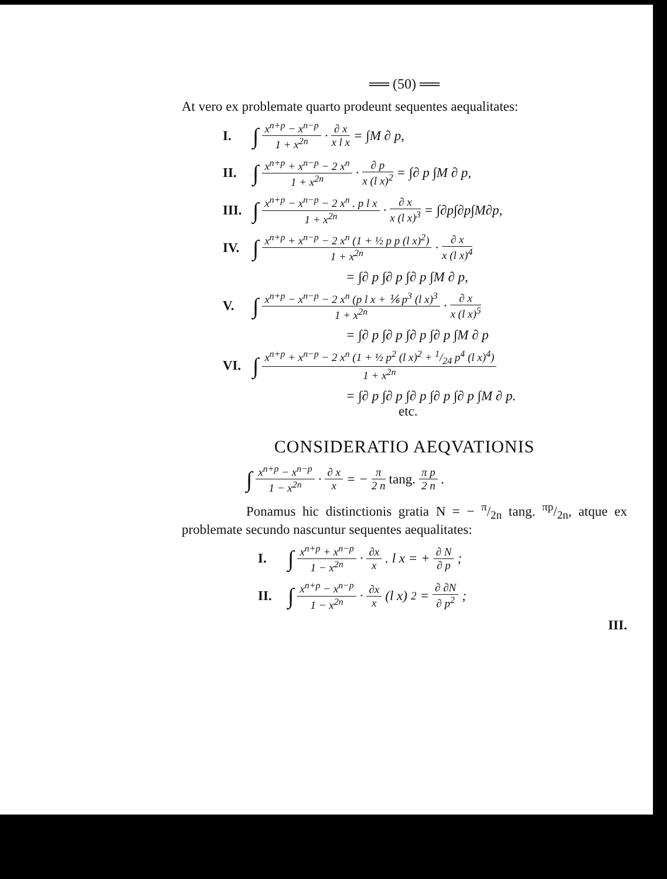══ (50) ══
At vero ex problemate quarto prodeunt sequentes aequalitates:
I. ∫ x<sup>n+p</sup> − x<sup>n−p</sup> 1 + x<sup>2n</sup> · ∂ x x l x = ∫M ∂ p,
II. ∫ x<sup>n+p</sup> + x<sup>n−p</sup> − 2 x<sup>n</sup> 1 + x<sup>2n</sup> · ∂ p x (l x)<sup>2</sup> = ∫∂ p ∫M ∂ p,
III. ∫ x<sup>n+p</sup> − x<sup>n−p</sup> − 2 x<sup>n</sup> . p l x 1 + x<sup>2n</sup> · ∂ x x (l x)<sup>3</sup> = ∫∂p∫∂p∫M∂p,
IV. ∫ x<sup>n+p</sup> + x<sup>n−p</sup> − 2 x<sup>n</sup> (1 + ½ p p (l x)<sup>2</sup>) 1 + x<sup>2n</sup> · ∂ x x (l x)<sup>4</sup>
= ∫∂ p ∫∂ p ∫∂ p ∫M ∂ p,
V. ∫ x<sup>n+p</sup> − x<sup>n−p</sup> − 2 x<sup>n</sup> (p l x + ⅙ p<sup>3</sup> (l x)<sup>3</sup> 1 + x<sup>2n</sup> · ∂ x x (l x)<sup>5</sup>
= ∫∂ p ∫∂ p ∫∂ p ∫∂ p ∫M ∂ p
VI. ∫ x<sup>n+p</sup> + x<sup>n−p</sup> − 2 x<sup>n</sup> (1 + ½ p<sup>2</sup> (l x)<sup>2</sup> + 1/24 p<sup>4</sup> (l x)<sup>4</sup>) 1 + x<sup>2n</sup>
= ∫∂ p ∫∂ p ∫∂ p ∫∂ p ∫∂ p ∫M ∂ p.
etc.
CONSIDERATIO AEQVATIONIS
∫ x<sup>n+p</sup> − x<sup>n−p</sup> 1 − x<sup>2n</sup> · ∂ x x = − π 2 n tang. π p 2 n.
Ponamus hic distinctionis gratia N = − π/2n tang. πp/2n, atque ex problemate secundo nascuntur sequentes aequalitates:
I. ∫ x<sup>n+p</sup> + x<sup>n−p</sup> 1 − x<sup>2n</sup> · ∂x x . l x = + ∂ N ∂ p;
II. ∫ x<sup>n+p</sup> − x<sup>n−p</sup> 1 − x<sup>2n</sup> · ∂x x (l x)<sup>2</sup> = ∂ ∂N ∂ p<sup>2</sup>;
III.